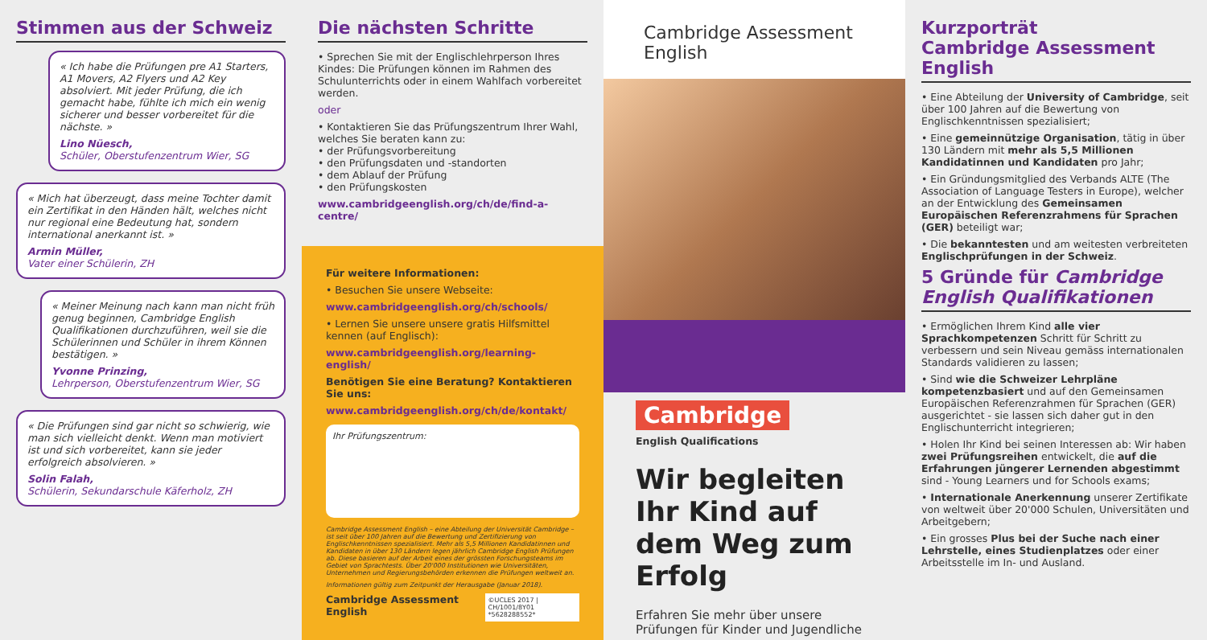Stimmen aus der Schweiz
« Ich habe die Prüfungen pre A1 Starters, A1 Movers, A2 Flyers und A2 Key absolviert. Mit jeder Prüfung, die ich gemacht habe, fühlte ich mich ein wenig sicherer und besser vorbereitet für die nächste. »
Lino Nüesch,
Schüler, Oberstufenzentrum Wier, SG
« Mich hat überzeugt, dass meine Tochter damit ein Zertifikat in den Händen hält, welches nicht nur regional eine Bedeutung hat, sondern international anerkannt ist. »
Armin Müller,
Vater einer Schülerin, ZH
« Meiner Meinung nach kann man nicht früh genug beginnen, Cambridge English Qualifikationen durchzuführen, weil sie die Schülerinnen und Schüler in ihrem Können bestätigen. »
Yvonne Prinzing,
Lehrperson, Oberstufenzentrum Wier, SG
« Die Prüfungen sind gar nicht so schwierig, wie man sich vielleicht denkt. Wenn man motiviert ist und sich vorbereitet, kann sie jeder erfolgreich absolvieren. »
Solin Falah,
Schülerin, Sekundarschule Käferholz, ZH
Die nächsten Schritte
• Sprechen Sie mit der Englischlehrperson Ihres Kindes: Die Prüfungen können im Rahmen des Schulunterrichts oder in einem Wahlfach vorbereitet werden.
oder
• Kontaktieren Sie das Prüfungszentrum Ihrer Wahl, welches Sie beraten kann zu:
• der Prüfungsvorbereitung
• den Prüfungsdaten und -standorten
• dem Ablauf der Prüfung
• den Prüfungskosten
www.cambridgeenglish.org/ch/de/find-a-centre/
Für weitere Informationen:
• Besuchen Sie unsere Webseite:
www.cambridgeenglish.org/ch/schools/
• Lernen Sie unsere unsere gratis Hilfsmittel kennen (auf Englisch):
www.cambridgeenglish.org/learning-english/
Benötigen Sie eine Beratung? Kontaktieren Sie uns:
www.cambridgeenglish.org/ch/de/kontakt/
Ihr Prüfungszentrum:
Cambridge Assessment English – eine Abteilung der Universität Cambridge – ist seit über 100 Jahren auf die Bewertung und Zertifizierung von Englischkenntnissen spezialisiert. Mehr als 5,5 Millionen Kandidatinnen und Kandidaten in über 130 Ländern legen jährlich Cambridge English Prüfungen ab. Diese basieren auf der Arbeit eines der grössten Forschungsteams im Gebiet von Sprachtests. Über 20'000 Institutionen wie Universitäten, Unternehmen und Regierungsbehörden erkennen die Prüfungen weltweit an.
Informationen gültig zum Zeitpunkt der Herausgabe (Januar 2018).
Cambridge Assessment English ©UCLES 2017 | CH/1001/8Y01
*5628288552*
Cambridge Assessment
English
Cambridge
English Qualifications
Wir begleiten Ihr Kind auf dem Weg zum Erfolg
Erfahren Sie mehr über unsere Prüfungen für Kinder und Jugendliche
Kurzporträt
Cambridge Assessment English
• Eine Abteilung der University of Cambridge, seit über 100 Jahren auf die Bewertung von Englischkenntnissen spezialisiert;
• Eine gemeinnützige Organisation, tätig in über 130 Ländern mit mehr als 5,5 Millionen Kandidatinnen und Kandidaten pro Jahr;
• Ein Gründungsmitglied des Verbands ALTE (The Association of Language Testers in Europe), welcher an der Entwicklung des Gemeinsamen Europäischen Referenzrahmens für Sprachen (GER) beteiligt war;
• Die bekanntesten und am weitesten verbreiteten Englischprüfungen in der Schweiz.
5 Gründe für Cambridge English Qualifikationen
• Ermöglichen Ihrem Kind alle vier Sprachkompetenzen Schritt für Schritt zu verbessern und sein Niveau gemäss internationalen Standards validieren zu lassen;
• Sind wie die Schweizer Lehrpläne kompetenzbasiert und auf den Gemeinsamen Europäischen Referenzrahmen für Sprachen (GER) ausgerichtet - sie lassen sich daher gut in den Englischunterricht integrieren;
• Holen Ihr Kind bei seinen Interessen ab: Wir haben zwei Prüfungsreihen entwickelt, die auf die Erfahrungen jüngerer Lernenden abgestimmt sind - Young Learners und for Schools exams;
• Internationale Anerkennung unserer Zertifikate von weltweit über 20'000 Schulen, Universitäten und Arbeitgebern;
• Ein grosses Plus bei der Suche nach einer Lehrstelle, eines Studienplatzes oder einer Arbeitsstelle im In- und Ausland.